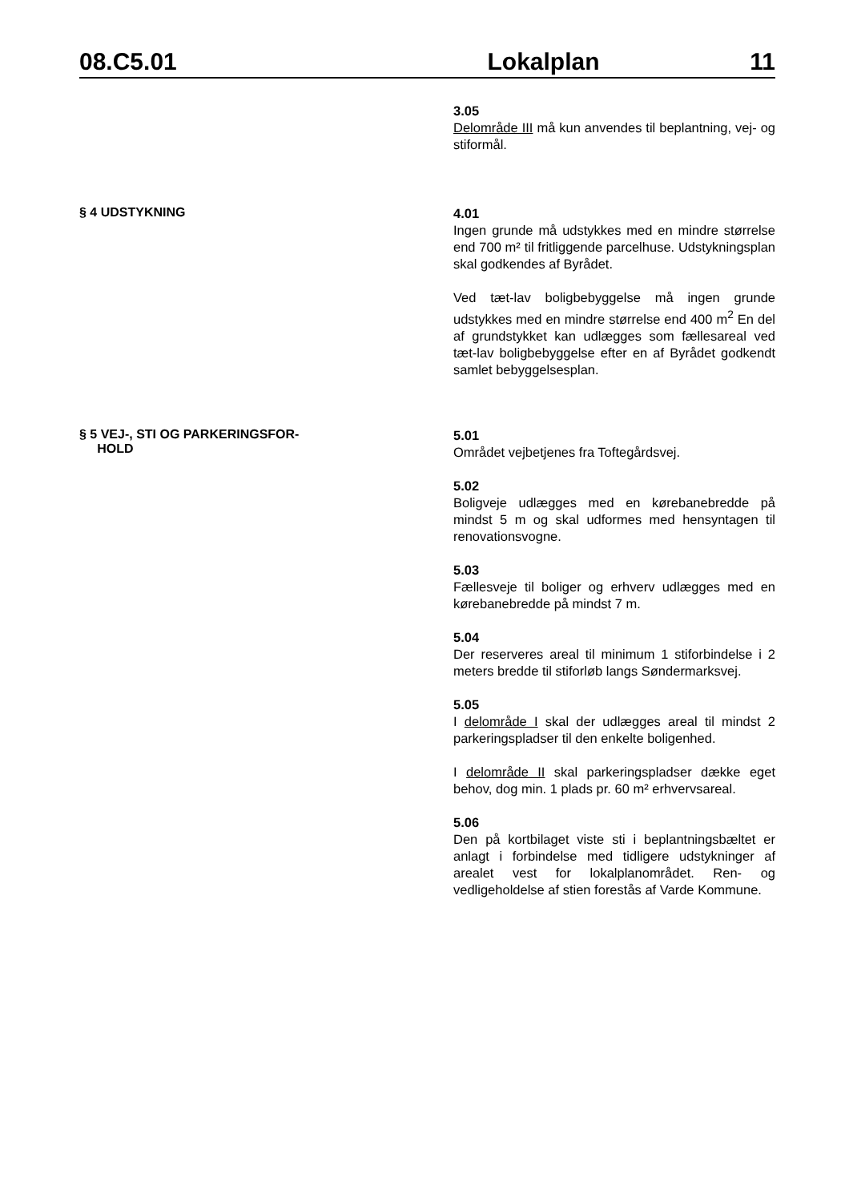08.C5.01 Lokalplan 11
3.05
Delområde III må kun anvendes til beplantning, vej- og stiformål.
§ 4 UDSTYKNING
4.01
Ingen grunde må udstykkes med en mindre størrelse end 700 m² til fritliggende parcelhuse. Udstykningsplan skal godkendes af Byrådet.
Ved tæt-lav boligbebyggelse må ingen grunde udstykkes med en mindre størrelse end 400 m<sup>2</sup> En del af grundstykket kan udlægges som fællesareal ved tæt-lav boligbebyggelse efter en af Byrådet godkendt samlet bebyggelsesplan.
§ 5 VEJ-, STI OG PARKERINGSFOR-
HOLD
5.01
Området vejbetjenes fra Toftegårdsvej.
5.02
Boligveje udlægges med en kørebanebredde på mindst 5 m og skal udformes med hensyntagen til renovationsvogne.
5.03
Fællesveje til boliger og erhverv udlægges med en kørebanebredde på mindst 7 m.
5.04
Der reserveres areal til minimum 1 stiforbindelse i 2 meters bredde til stiforløb langs Søndermarksvej.
5.05
I delområde I skal der udlægges areal til mindst 2 parkeringspladser til den enkelte boligenhed.
I delområde II skal parkeringspladser dække eget behov, dog min. 1 plads pr. 60 m² erhvervsareal.
5.06
Den på kortbilaget viste sti i beplantningsbæltet er anlagt i forbindelse med tidligere udstykninger af arealet vest for lokalplanområdet. Ren- og vedligeholdelse af stien forestås af Varde Kommune.